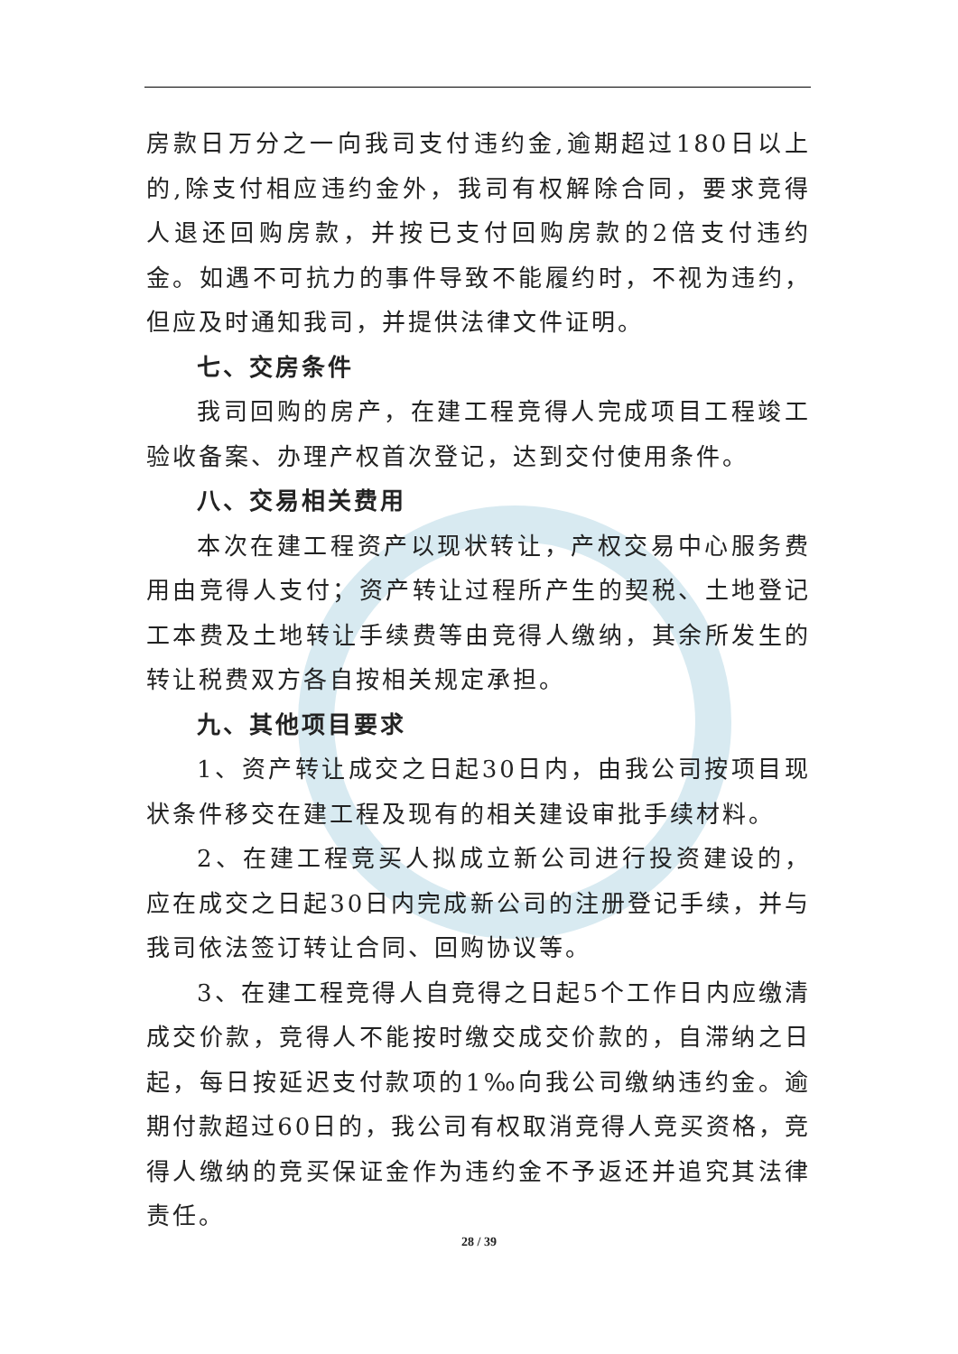房款日万分之一向我司支付违约金,逾期超过180日以上的,除支付相应违约金外，我司有权解除合同，要求竞得人退还回购房款，并按已支付回购房款的2倍支付违约金。如遇不可抗力的事件导致不能履约时，不视为违约，但应及时通知我司，并提供法律文件证明。
七、交房条件
我司回购的房产，在建工程竞得人完成项目工程竣工验收备案、办理产权首次登记，达到交付使用条件。
八、交易相关费用
本次在建工程资产以现状转让，产权交易中心服务费用由竞得人支付；资产转让过程所产生的契税、土地登记工本费及土地转让手续费等由竞得人缴纳，其余所发生的转让税费双方各自按相关规定承担。
九、其他项目要求
1、资产转让成交之日起30日内，由我公司按项目现状条件移交在建工程及现有的相关建设审批手续材料。
2、在建工程竞买人拟成立新公司进行投资建设的，应在成交之日起30日内完成新公司的注册登记手续，并与我司依法签订转让合同、回购协议等。
3、在建工程竞得人自竞得之日起5个工作日内应缴清成交价款，竞得人不能按时缴交成交价款的，自滞纳之日起，每日按延迟支付款项的1‰向我公司缴纳违约金。逾期付款超过60日的，我公司有权取消竞得人竞买资格，竞得人缴纳的竞买保证金作为违约金不予返还并追究其法律责任。
28 / 39